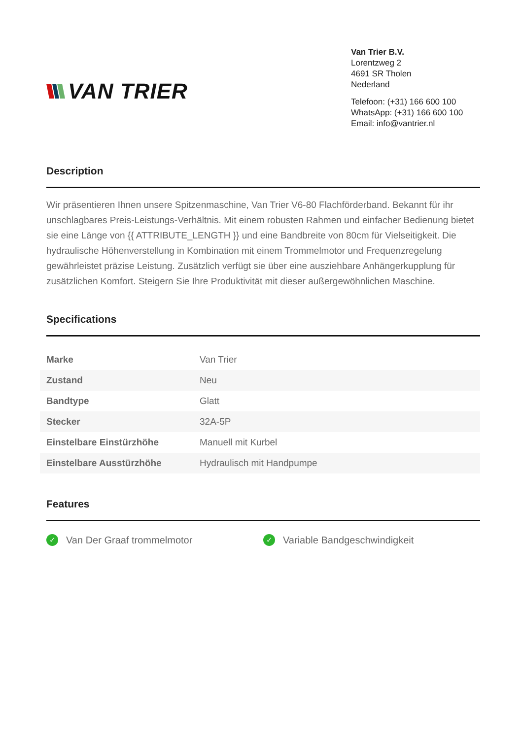VAN TRIER
Van Trier B.V.
Lorentzweg 2
4691 SR Tholen
Nederland
Telefoon: (+31) 166 600 100
WhatsApp: (+31) 166 600 100
Email: info@vantrier.nl
Description
Wir präsentieren Ihnen unsere Spitzenmaschine, Van Trier V6-80 Flachförderband. Bekannt für ihr unschlagbares Preis-Leistungs-Verhältnis. Mit einem robusten Rahmen und einfacher Bedienung bietet sie eine Länge von {{ ATTRIBUTE_LENGTH }} und eine Bandbreite von 80cm für Vielseitigkeit. Die hydraulische Höhenverstellung in Kombination mit einem Trommelmotor und Frequenzregelung gewährleistet präzise Leistung. Zusätzlich verfügt sie über eine ausziehbare Anhängerkupplung für zusätzlichen Komfort. Steigern Sie Ihre Produktivität mit dieser außergewöhnlichen Maschine.
Specifications
| Marke | Van Trier |
| Zustand | Neu |
| Bandtype | Glatt |
| Stecker | 32A-5P |
| Einstelbare Einstürzhöhe | Manuell mit Kurbel |
| Einstelbare Ausstürzhöhe | Hydraulisch mit Handpumpe |
Features
✓ Van Der Graaf trommelmotor
✓ Variable Bandgeschwindigkeit